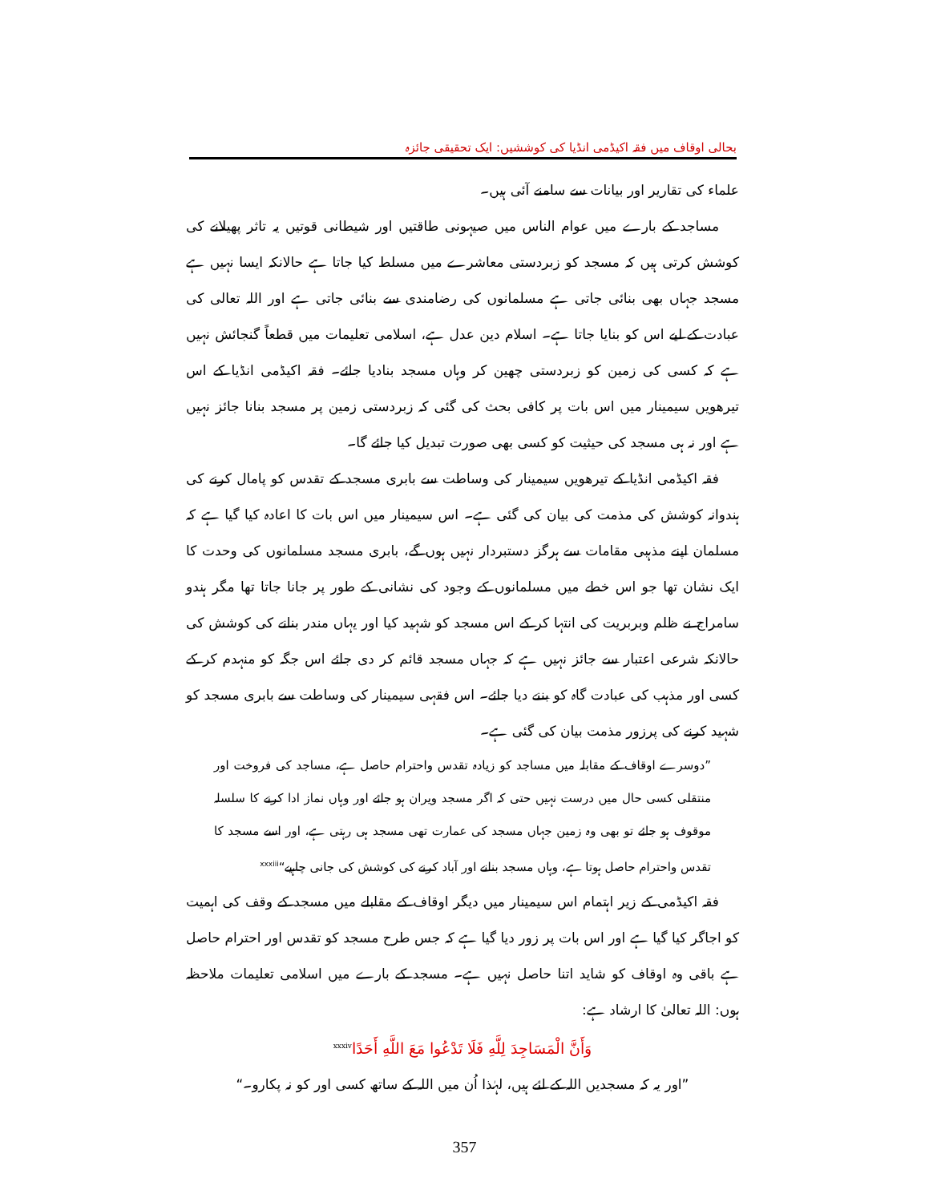بحالی اوقاف میں فقہ اکیڈمی انڈیا کی کوششیں: ایک تحقیقی جائزہ
علماء کی تقاریر اور بیانات سے سامنے آئی ہیں۔
مساجد کے بارے میں عوام الناس میں صیہونی طاقتیں اور شیطانی قوتیں یہ تاثر پھیلانے کی کوشش کرتی ہیں کہ مسجد کو زبردستی معاشرے میں مسلط کیا جاتا ہے حالانکہ ایسا نہیں ہے مسجد جہاں بھی بنائی جاتی ہے مسلمانوں کی رضامندی سے بنائی جاتی ہے اور اللہ تعالی کی عبادت کے لیے اس کو بنایا جاتا ہے۔ اسلام دین عدل ہے، اسلامی تعلیمات میں قطعاً گنجائش نہیں ہے کہ کسی کی زمین کو زبردستی چھین کر وہاں مسجد بنادیا جائے۔ فقہ اکیڈمی انڈیا کے اس تیرھویں سیمینار میں اس بات پر کافی بحث کی گئی کہ زبردستی زمین پر مسجد بنانا جائز نہیں ہے اور نہ ہی مسجد کی حیثیت کو کسی بھی صورت تبدیل کیا جائے گا۔
فقہ اکیڈمی انڈیا کے تیرھویں سیمینار کی وساطت سے بابری مسجد کے تقدس کو پامال کرنے کی ہندوانہ کوشش کی مذمت کی بیان کی گئی ہے۔ اس سیمینار میں اس بات کا اعادہ کیا گیا ہے کہ مسلمان اپنے مذہبی مقامات سے ہرگز دستبردار نہیں ہوں گے، بابری مسجد مسلمانوں کی وحدت کا ایک نشان تھا جو اس خطے میں مسلمانوں کے وجود کی نشانی کے طور پر جانا جاتا تھا مگر ہندو سامراج نے ظلم وبربریت کی انتہا کر کے اس مسجد کو شہید کیا اور یہاں مندر بنانے کی کوشش کی حالانکہ شرعی اعتبار سے جائز نہیں ہے کہ جہاں مسجد قائم کر دی جائے اس جگہ کو منہدم کر کے کسی اور مذہب کی عبادت گاہ کو بننے دیا جائے۔ اس فقہی سیمینار کی وساطت سے بابری مسجد کو شہید کرنے کی پرزور مذمت بیان کی گئی ہے۔
”دوسرے اوقاف کے مقابلہ میں مساجد کو زیادہ تقدس واحترام حاصل ہے، مساجد کی فروخت اور منتقلی کسی حال میں درست نہیں حتی کہ اگر مسجد ویران ہو جائے اور وہاں نماز ادا کرنے کا سلسلہ موقوف ہو جائے تو بھی وہ زمین جہاں مسجد کی عمارت تھی مسجد ہی رہتی ہے، اور اسے مسجد کا تقدس واحترام حاصل ہوتا ہے، وہاں مسجد بنانے اور آباد کرنے کی کوشش کی جانی چاہیے“<sup>xxxiii</sup>
فقہ اکیڈمی کے زیر اہتمام اس سیمینار میں دیگر اوقاف کے مقابلے میں مسجد کے وقف کی اہمیت کو اجاگر کیا گیا ہے اور اس بات پر زور دیا گیا ہے کہ جس طرح مسجد کو تقدس اور احترام حاصل ہے باقی وہ اوقاف کو شاید اتنا حاصل نہیں ہے۔ مسجد کے بارے میں اسلامی تعلیمات ملاحظہ ہوں: اللہ تعالیٰ کا ارشاد ہے:
وَأَنَّ الْمَسَاجِدَ لِلَّهِ فَلَا تَدْعُوا مَعَ اللَّهِ أَحَدًا<sup>xxxiv</sup>
”اور یہ کہ مسجدیں اللہ کے لئے ہیں، لہٰذا اُن میں اللہ کے ساتھ کسی اور کو نہ پکارو۔“
357